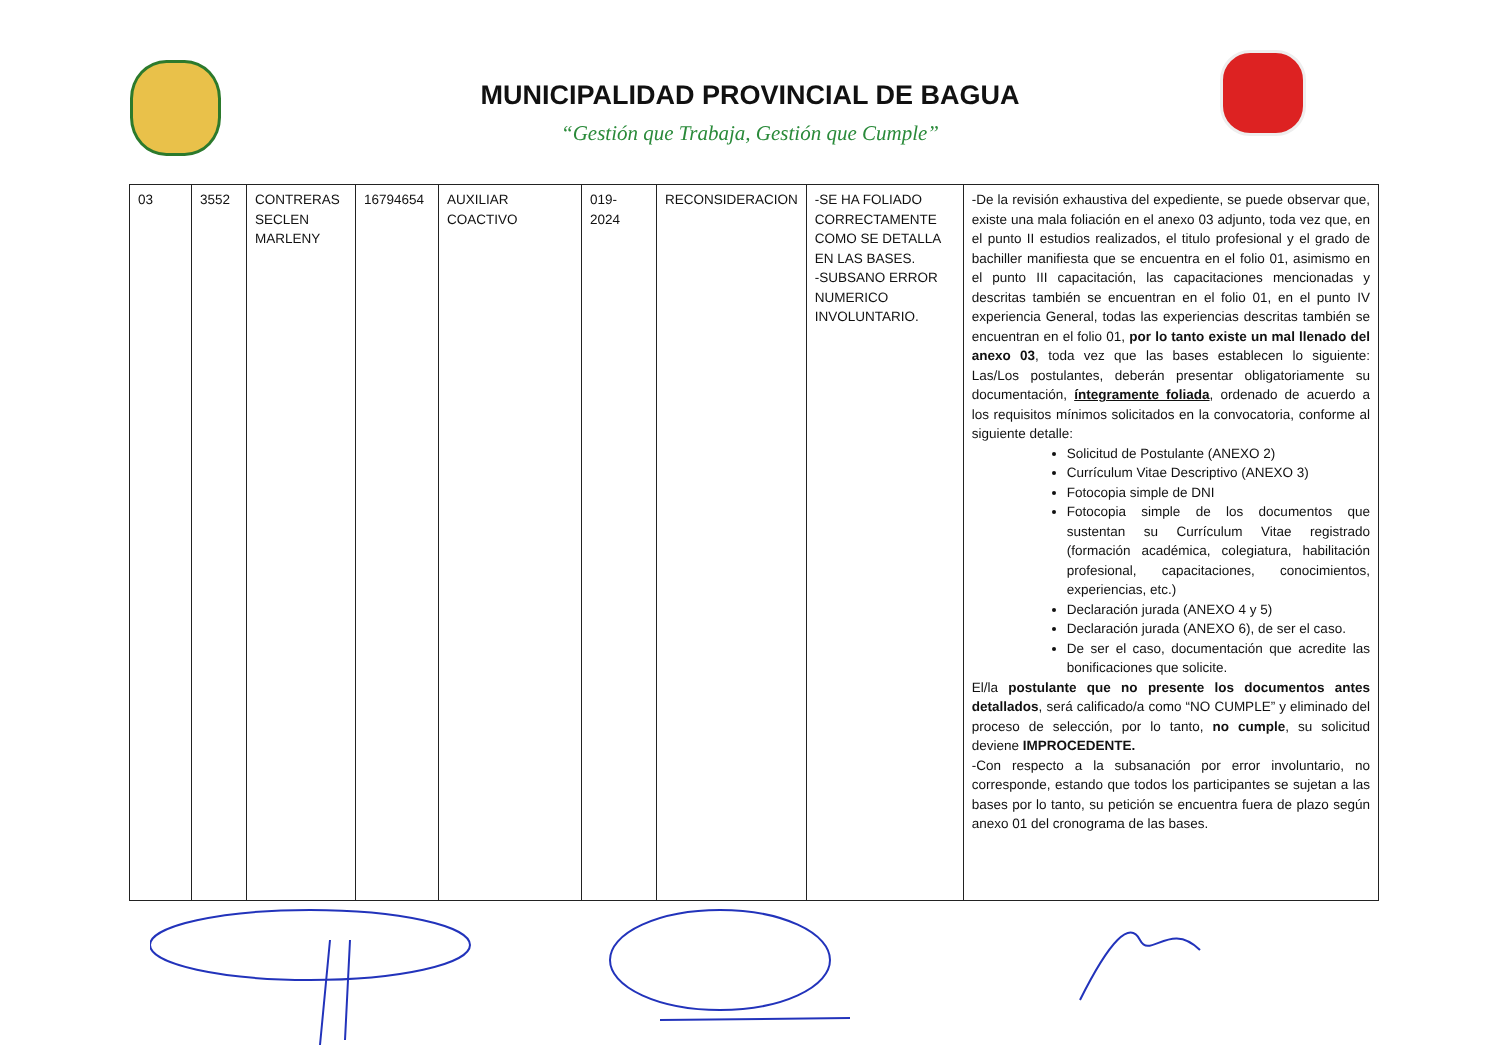MUNICIPALIDAD PROVINCIAL DE BAGUA
“Gestión que Trabaja, Gestión que Cumple”
| 03 | 3552 | CONTRERAS SECLEN MARLENY | 16794654 | AUXILIAR COACTIVO | 019- 2024 | RECONSIDERACION | -SE HA FOLIADO CORRECTAMENTE COMO SE DETALLA EN LAS BASES. -SUBSANO ERROR NUMERICO INVOLUNTARIO. | -De la revisión exhaustiva del expediente, se puede observar que, existe una mala foliación en el anexo 03 adjunto, toda vez que, en el punto II estudios realizados, el titulo profesional y el grado de bachiller manifiesta que se encuentra en el folio 01, asimismo en el punto III capacitación, las capacitaciones mencionadas y descritas también se encuentran en el folio 01, en el punto IV experiencia General, todas las experiencias descritas también se encuentran en el folio 01, por lo tanto existe un mal llenado del anexo 03 , toda vez que las bases establecen lo siguiente: Las/Los postulantes, deberán presentar obligatoriamente su documentación, íntegramente foliada , ordenado de acuerdo a los requisitos mínimos solicitados en la convocatoria, conforme al siguiente detalle: Solicitud de Postulante (ANEXO 2) Currículum Vitae Descriptivo (ANEXO 3) Fotocopia simple de DNI Fotocopia simple de los documentos que sustentan su Currículum Vitae registrado (formación académica, colegiatura, habilitación profesional, capacitaciones, conocimientos, experiencias, etc.) Declaración jurada (ANEXO 4 y 5) Declaración jurada (ANEXO 6), de ser el caso. De ser el caso, documentación que acredite las bonificaciones que solicite. El/la postulante que no presente los documentos antes detallados , será calificado/a como “NO CUMPLE” y eliminado del proceso de selección, por lo tanto, no cumple , su solicitud deviene IMPROCEDENTE. -Con respecto a la subsanación por error involuntario, no corresponde, estando que todos los participantes se sujetan a las bases por lo tanto, su petición se encuentra fuera de plazo según anexo 01 del cronograma de las bases. |